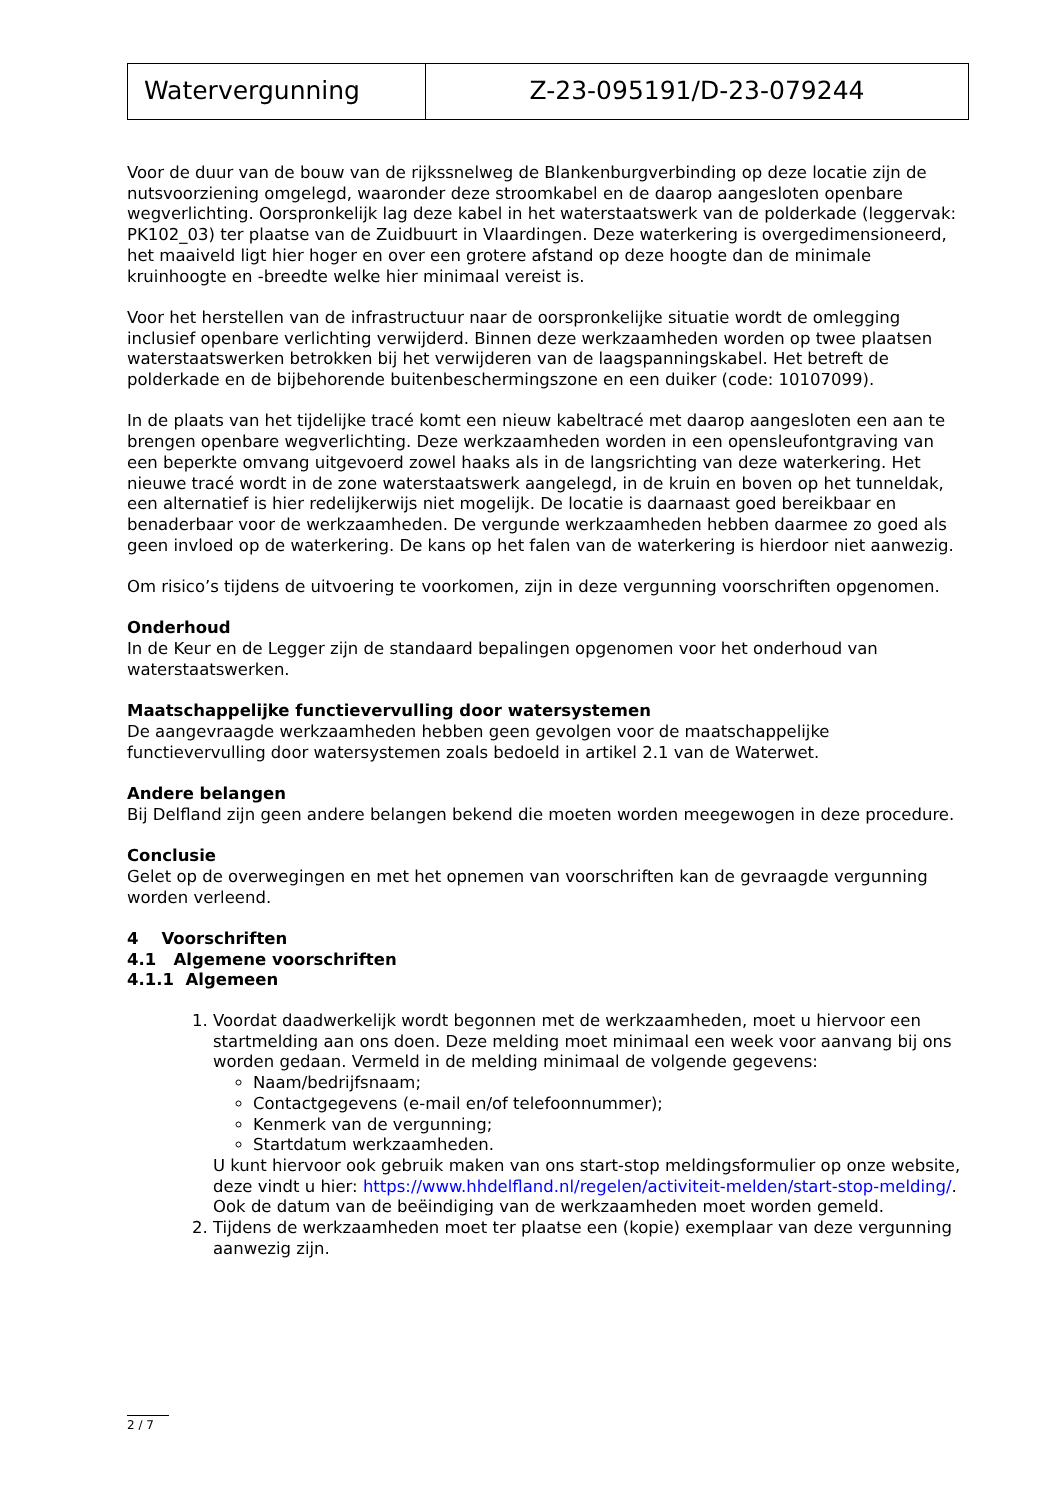| Watervergunning | Z-23-095191/D-23-079244 |
Voor de duur van de bouw van de rijkssnelweg de Blankenburgverbinding op deze locatie zijn de nutsvoorziening omgelegd, waaronder deze stroomkabel en de daarop aangesloten openbare wegverlichting. Oorspronkelijk lag deze kabel in het waterstaatswerk van de polderkade (leggervak: PK102_03) ter plaatse van de Zuidbuurt in Vlaardingen. Deze waterkering is overgedimensioneerd, het maaiveld ligt hier hoger en over een grotere afstand op deze hoogte dan de minimale kruinhoogte en -breedte welke hier minimaal vereist is.
Voor het herstellen van de infrastructuur naar de oorspronkelijke situatie wordt de omlegging inclusief openbare verlichting verwijderd. Binnen deze werkzaamheden worden op twee plaatsen waterstaatswerken betrokken bij het verwijderen van de laagspanningskabel. Het betreft de polderkade en de bijbehorende buitenbeschermingszone en een duiker (code: 10107099).
In de plaats van het tijdelijke tracé komt een nieuw kabeltracé met daarop aangesloten een aan te brengen openbare wegverlichting. Deze werkzaamheden worden in een opensleufontgraving van een beperkte omvang uitgevoerd zowel haaks als in de langsrichting van deze waterkering. Het nieuwe tracé wordt in de zone waterstaatswerk aangelegd, in de kruin en boven op het tunneldak, een alternatief is hier redelijkerwijs niet mogelijk. De locatie is daarnaast goed bereikbaar en benaderbaar voor de werkzaamheden. De vergunde werkzaamheden hebben daarmee zo goed als geen invloed op de waterkering. De kans op het falen van de waterkering is hierdoor niet aanwezig.
Om risico’s tijdens de uitvoering te voorkomen, zijn in deze vergunning voorschriften opgenomen.
Onderhoud
In de Keur en de Legger zijn de standaard bepalingen opgenomen voor het onderhoud van waterstaatswerken.
Maatschappelijke functievervulling door watersystemen
De aangevraagde werkzaamheden hebben geen gevolgen voor de maatschappelijke functievervulling door watersystemen zoals bedoeld in artikel 2.1 van de Waterwet.
Andere belangen
Bij Delfland zijn geen andere belangen bekend die moeten worden meegewogen in deze procedure.
Conclusie
Gelet op de overwegingen en met het opnemen van voorschriften kan de gevraagde vergunning worden verleend.
4 Voorschriften
4.1 Algemene voorschriften
4.1.1 Algemeen
1. Voordat daadwerkelijk wordt begonnen met de werkzaamheden, moet u hiervoor een startmelding aan ons doen. Deze melding moet minimaal een week voor aanvang bij ons worden gedaan. Vermeld in de melding minimaal de volgende gegevens:
Naam/bedrijfsnaam;
Contactgegevens (e-mail en/of telefoonnummer);
Kenmerk van de vergunning;
Startdatum werkzaamheden.
U kunt hiervoor ook gebruik maken van ons start-stop meldingsformulier op onze website, deze vindt u hier: https://www.hhdelfland.nl/regelen/activiteit-melden/start-stop-melding/. Ook de datum van de beëindiging van de werkzaamheden moet worden gemeld.
2. Tijdens de werkzaamheden moet ter plaatse een (kopie) exemplaar van deze vergunning aanwezig zijn.
2 / 7